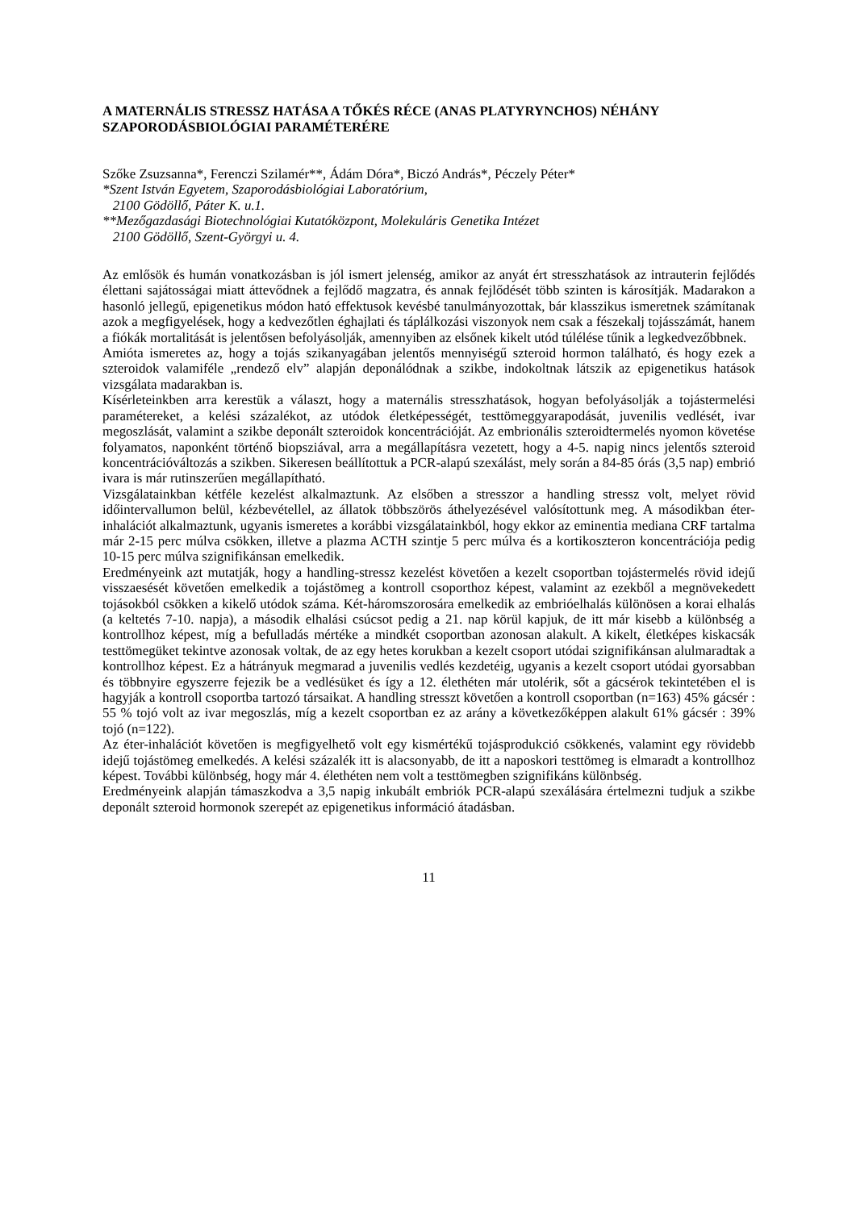A MATERNÁLIS STRESSZ HATÁSA A TŐKÉS RÉCE (ANAS PLATYRYNCHOS) NÉHÁNY SZAPORODÁSBIOLÓGIAI PARAMÉTERÉRE
Szőke Zsuzsanna*, Ferenczi Szilamér**, Ádám Dóra*, Biczó András*, Péczely Péter*
*Szent István Egyetem, Szaporodásbiológiai Laboratórium,
2100 Gödöllő, Páter K. u.1.
**Mezőgazdasági Biotechnológiai Kutatóközpont, Molekuláris Genetika Intézet
2100 Gödöllő, Szent-Györgyi u. 4.
Az emlősök és humán vonatkozásban is jól ismert jelenség, amikor az anyát ért stresszhatások az intrauterin fejlődés élettani sajátosságai miatt áttevődnek a fejlődő magzatra, és annak fejlődését több szinten is károsítják. Madarakon a hasonló jellegű, epigenetikus módon ható effektusok kevésbé tanulmányozottak, bár klasszikus ismeretnek számítanak azok a megfigyelések, hogy a kedvezőtlen éghajlati és táplálkozási viszonyok nem csak a fészekalj tojásszámát, hanem a fiókák mortalitását is jelentősen befolyásolják, amennyiben az elsőnek kikelt utód túlélése tűnik a legkedvezőbbnek.
Amióta ismeretes az, hogy a tojás szikanyagában jelentős mennyiségű szteroid hormon található, és hogy ezek a szteroidok valamiféle „rendező elv” alapján deponálódnak a szikbe, indokoltnak látszik az epigenetikus hatások vizsgálata madarakban is.
Kísérleteinkben arra kerestük a választ, hogy a maternális stresszhatások, hogyan befolyásolják a tojástermelési paramétereket, a kelési százalékot, az utódok életképességét, testtömeggyarapodását, juvenilis vedlését, ivar megoszlását, valamint a szikbe deponált szteroidok koncentrációját. Az embrionális szteroidtermelés nyomon követése folyamatos, naponként történő biopsziával, arra a megállapításra vezetett, hogy a 4-5. napig nincs jelentős szteroid koncentrációváltozás a szikben. Sikeresen beállítottuk a PCR-alapú szexálást, mely során a 84-85 órás (3,5 nap) embrió ivara is már rutinszerűen megállapítható.
Vizsgálatainkban kétféle kezelést alkalmaztunk. Az elsőben a stresszor a handling stressz volt, melyet rövid időintervallumon belül, kézbevétellel, az állatok többszörös áthelyezésével valósítottunk meg. A másodikban éter-inhalációt alkalmaztunk, ugyanis ismeretes a korábbi vizsgálatainkból, hogy ekkor az eminentia mediana CRF tartalma már 2-15 perc múlva csökken, illetve a plazma ACTH szintje 5 perc múlva és a kortikoszteron koncentrációja pedig 10-15 perc múlva szignifikánsan emelkedik.
Eredményeink azt mutatják, hogy a handling-stressz kezelést követően a kezelt csoportban tojástermelés rövid idejű visszaesését követően emelkedik a tojástömeg a kontroll csoporthoz képest, valamint az ezekből a megnövekedett tojásokból csökken a kikelő utódok száma. Két-háromszorosára emelkedik az embrióelhalás különösen a korai elhalás (a keltetés 7-10. napja), a második elhalási csúcsot pedig a 21. nap körül kapjuk, de itt már kisebb a különbség a kontrollhoz képest, míg a befulladás mértéke a mindkét csoportban azonosan alakult. A kikelt, életképes kiskacsák testtömegüket tekintve azonosak voltak, de az egy hetes korukban a kezelt csoport utódai szignifikánsan alulmaradtak a kontrollhoz képest. Ez a hátrányuk megmarad a juvenilis vedlés kezdetéig, ugyanis a kezelt csoport utódai gyorsabban és többnyire egyszerre fejezik be a vedlésüket és így a 12. élethéten már utolérik, sőt a gácsérok tekintetében el is hagyják a kontroll csoportba tartozó társaikat. A handling stresszt követően a kontroll csoportban (n=163) 45% gácsér : 55 % tojó volt az ivar megoszlás, míg a kezelt csoportban ez az arány a következőképpen alakult 61% gácsér : 39% tojó (n=122).
Az éter-inhalációt követően is megfigyelhető volt egy kismértékű tojásprodukció csökkenés, valamint egy rövidebb idejű tojástömeg emelkedés. A kelési százalék itt is alacsonyabb, de itt a naposkori testtömeg is elmaradt a kontrollhoz képest. További különbség, hogy már 4. élethéten nem volt a testtömegben szignifikáns különbség.
Eredményeink alapján támaszkodva a 3,5 napig inkubált embriók PCR-alapú szexálására értelmezni tudjuk a szikbe deponált szteroid hormonok szerepét az epigenetikus információ átadásban.
11